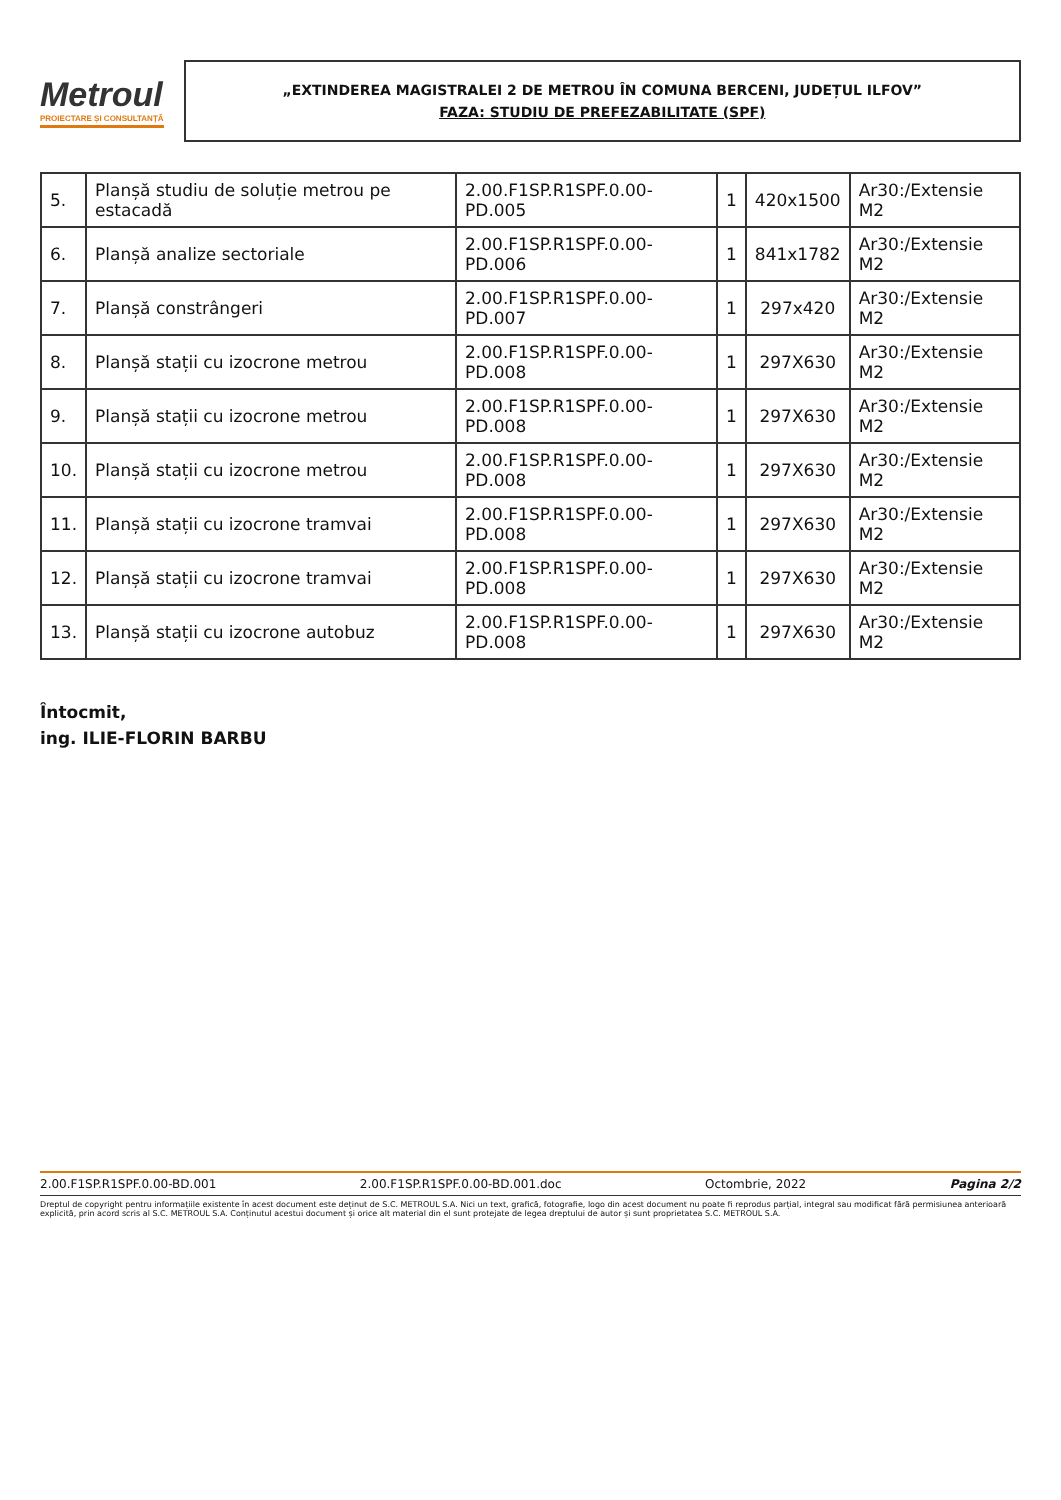Metroul
PROIECTARE ȘI CONSULTANȚĂ
„EXTINDEREA MAGISTRALEI 2 DE METROU ÎN COMUNA BERCENI, JUDEȚUL ILFOV”
FAZA: STUDIU DE PREFEZABILITATE (SPF)
| 5. | Planșă studiu de soluție metrou pe estacadă | 2.00.F1SP.R1SPF.0.00-PD.005 | 1 | 420x1500 | Ar30:/Extensie M2 |
| 6. | Planșă analize sectoriale | 2.00.F1SP.R1SPF.0.00-PD.006 | 1 | 841x1782 | Ar30:/Extensie M2 |
| 7. | Planșă constrângeri | 2.00.F1SP.R1SPF.0.00-PD.007 | 1 | 297x420 | Ar30:/Extensie M2 |
| 8. | Planșă stații cu izocrone metrou | 2.00.F1SP.R1SPF.0.00-PD.008 | 1 | 297X630 | Ar30:/Extensie M2 |
| 9. | Planșă stații cu izocrone metrou | 2.00.F1SP.R1SPF.0.00-PD.008 | 1 | 297X630 | Ar30:/Extensie M2 |
| 10. | Planșă stații cu izocrone metrou | 2.00.F1SP.R1SPF.0.00-PD.008 | 1 | 297X630 | Ar30:/Extensie M2 |
| 11. | Planșă stații cu izocrone tramvai | 2.00.F1SP.R1SPF.0.00-PD.008 | 1 | 297X630 | Ar30:/Extensie M2 |
| 12. | Planșă stații cu izocrone tramvai | 2.00.F1SP.R1SPF.0.00-PD.008 | 1 | 297X630 | Ar30:/Extensie M2 |
| 13. | Planșă stații cu izocrone autobuz | 2.00.F1SP.R1SPF.0.00-PD.008 | 1 | 297X630 | Ar30:/Extensie M2 |
Întocmit,
ing. ILIE-FLORIN BARBU
2.00.F1SP.R1SPF.0.00-BD.001 2.00.F1SP.R1SPF.0.00-BD.001.doc Octombrie, 2022 Pagina 2/2
Dreptul de copyright pentru informațiile existente în acest document este deținut de S.C. METROUL S.A. Nici un text, grafică, fotografie, logo din acest document nu poate fi reprodus parțial, integral sau modificat fără permisiunea anterioară explicită, prin acord scris al S.C. METROUL S.A. Conținutul acestui document și orice alt material din el sunt protejate de legea dreptului de autor și sunt proprietatea S.C. METROUL S.A.